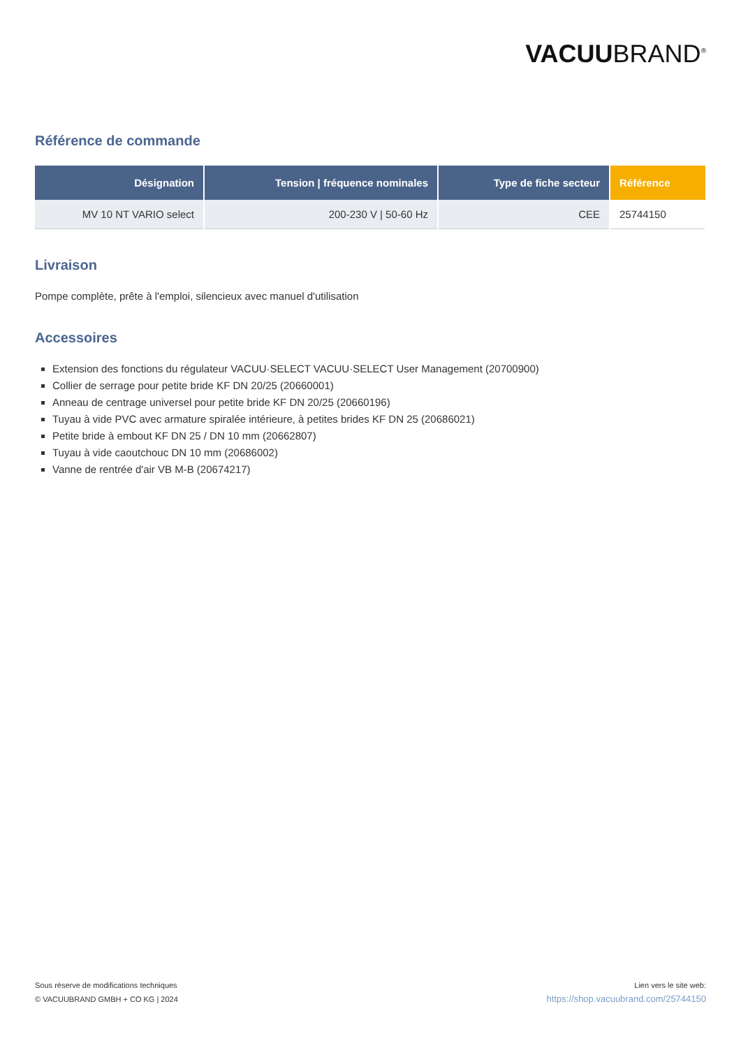VACUUBRAND<sup>®</sup>
Référence de commande
| Désignation | Tension / fréquence nominales | Type de fiche secteur | Référence |
| --- | --- | --- | --- |
| MV 10 NT VARIO select | 200-230 V / 50-60 Hz | CEE | 25744150 |
Livraison
Pompe complète, prête à l'emploi, silencieux avec manuel d'utilisation
Accessoires
Extension des fonctions du régulateur VACUU·SELECT VACUU·SELECT User Management (20700900)
Collier de serrage pour petite bride KF DN 20/25 (20660001)
Anneau de centrage universel pour petite bride KF DN 20/25 (20660196)
Tuyau à vide PVC avec armature spiralée intérieure, à petites brides KF DN 25 (20686021)
Petite bride à embout KF DN 25 / DN 10 mm (20662807)
Tuyau à vide caoutchouc DN 10 mm (20686002)
Vanne de rentrée d'air VB M-B (20674217)
Sous réserve de modifications techniques
© VACUUBRAND GMBH + CO KG | 2024
Lien vers le site web:
https://shop.vacuubrand.com/25744150